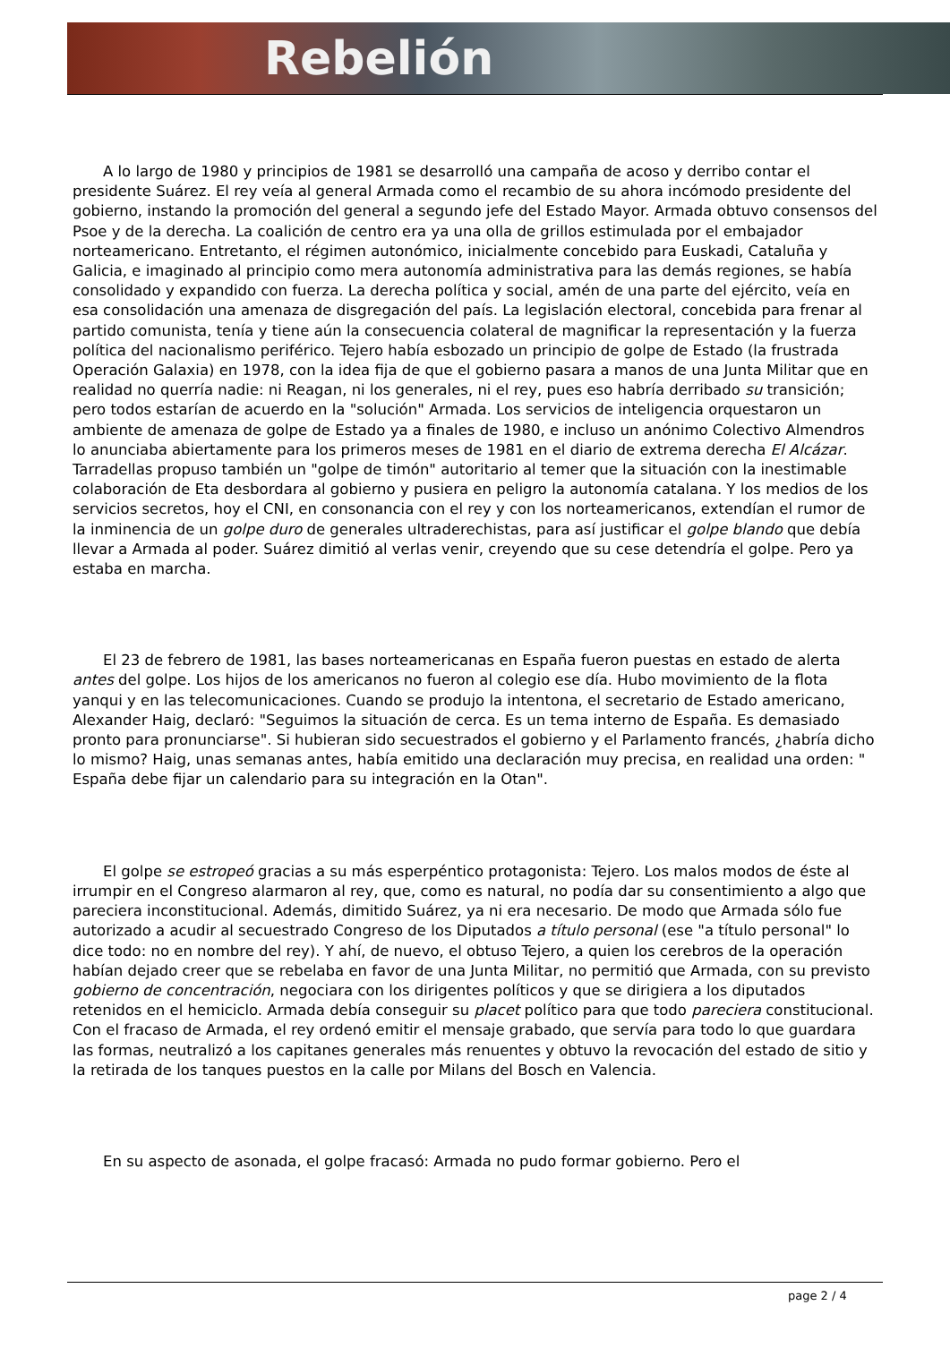Rebelión
A lo largo de 1980 y principios de 1981 se desarrolló una campaña de acoso y derribo contar el presidente Suárez. El rey veía al general Armada como el recambio de su ahora incómodo presidente del gobierno, instando la promoción del general a segundo jefe del Estado Mayor. Armada obtuvo consensos del Psoe y de la derecha. La coalición de centro era ya una olla de grillos estimulada por el embajador norteamericano. Entretanto, el régimen autonómico, inicialmente concebido para Euskadi, Cataluña y Galicia, e imaginado al principio como mera autonomía administrativa para las demás regiones, se había consolidado y expandido con fuerza. La derecha política y social, amén de una parte del ejército, veía en esa consolidación una amenaza de disgregación del país. La legislación electoral, concebida para frenar al partido comunista, tenía y tiene aún la consecuencia colateral de magnificar la representación y la fuerza política del nacionalismo periférico. Tejero había esbozado un principio de golpe de Estado (la frustrada Operación Galaxia) en 1978, con la idea fija de que el gobierno pasara a manos de una Junta Militar que en realidad no querría nadie: ni Reagan, ni los generales, ni el rey, pues eso habría derribado su transición; pero todos estarían de acuerdo en la "solución" Armada. Los servicios de inteligencia orquestaron un ambiente de amenaza de golpe de Estado ya a finales de 1980, e incluso un anónimo Colectivo Almendros lo anunciaba abiertamente para los primeros meses de 1981 en el diario de extrema derecha El Alcázar. Tarradellas propuso también un "golpe de timón" autoritario al temer que la situación con la inestimable colaboración de Eta desbordara al gobierno y pusiera en peligro la autonomía catalana. Y los medios de los servicios secretos, hoy el CNI, en consonancia con el rey y con los norteamericanos, extendían el rumor de la inminencia de un golpe duro de generales ultraderechistas, para así justificar el golpe blando que debía llevar a Armada al poder. Suárez dimitió al verlas venir, creyendo que su cese detendría el golpe. Pero ya estaba en marcha.
El 23 de febrero de 1981, las bases norteamericanas en España fueron puestas en estado de alerta antes del golpe. Los hijos de los americanos no fueron al colegio ese día. Hubo movimiento de la flota yanqui y en las telecomunicaciones. Cuando se produjo la intentona, el secretario de Estado americano, Alexander Haig, declaró: "Seguimos la situación de cerca. Es un tema interno de España. Es demasiado pronto para pronunciarse". Si hubieran sido secuestrados el gobierno y el Parlamento francés, ¿habría dicho lo mismo? Haig, unas semanas antes, había emitido una declaración muy precisa, en realidad una orden: " España debe fijar un calendario para su integración en la Otan".
El golpe se estropeó gracias a su más esperpéntico protagonista: Tejero. Los malos modos de éste al irrumpir en el Congreso alarmaron al rey, que, como es natural, no podía dar su consentimiento a algo que pareciera inconstitucional. Además, dimitido Suárez, ya ni era necesario. De modo que Armada sólo fue autorizado a acudir al secuestrado Congreso de los Diputados a título personal (ese "a título personal" lo dice todo: no en nombre del rey). Y ahí, de nuevo, el obtuso Tejero, a quien los cerebros de la operación habían dejado creer que se rebelaba en favor de una Junta Militar, no permitió que Armada, con su previsto gobierno de concentración, negociara con los dirigentes políticos y que se dirigiera a los diputados retenidos en el hemiciclo. Armada debía conseguir su placet político para que todo pareciera constitucional. Con el fracaso de Armada, el rey ordenó emitir el mensaje grabado, que servía para todo lo que guardara las formas, neutralizó a los capitanes generales más renuentes y obtuvo la revocación del estado de sitio y la retirada de los tanques puestos en la calle por Milans del Bosch en Valencia.
En su aspecto de asonada, el golpe fracasó: Armada no pudo formar gobierno. Pero el
page 2 / 4